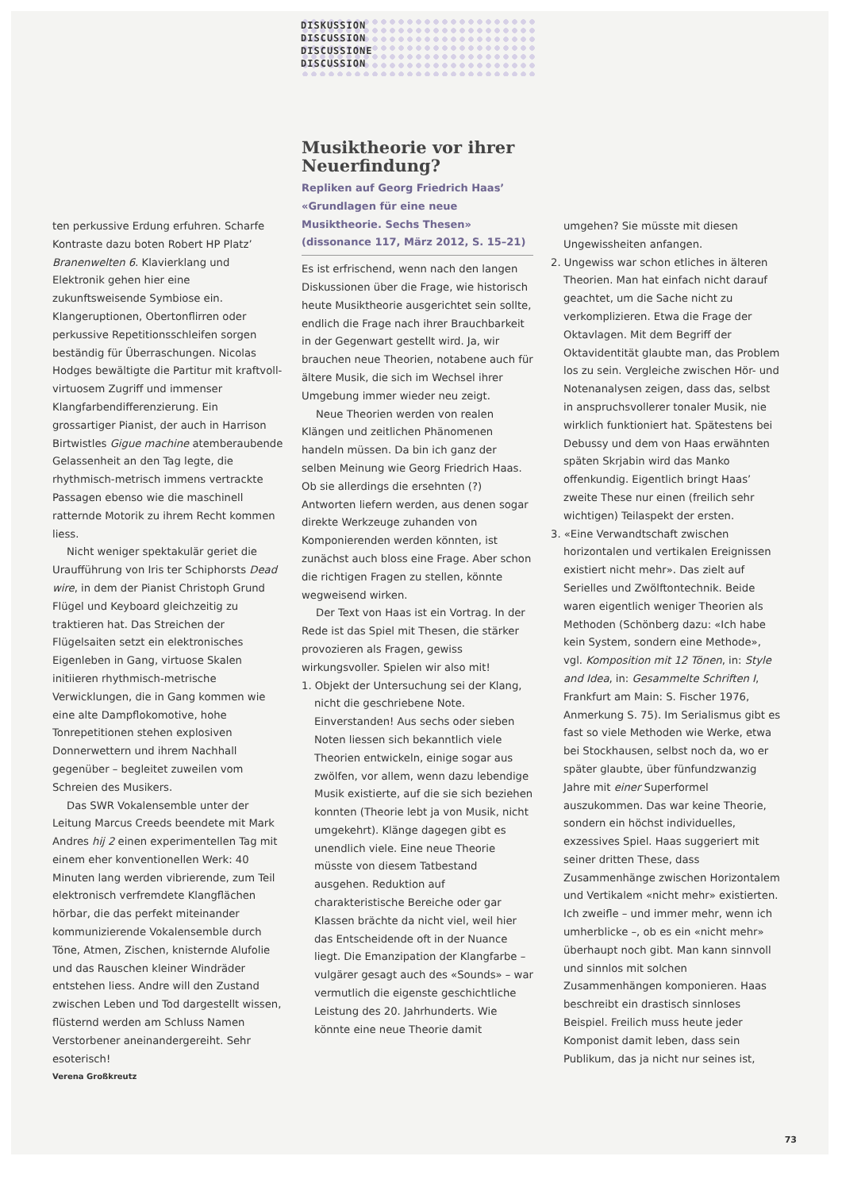DISKUSSION
DISCUSSION
DISCUSSIONE
DISCUSSION
ten perkussive Erdung erfuhren. Scharfe Kontraste dazu boten Robert HP Platz’ Branenwelten 6. Klavierklang und Elektronik gehen hier eine zukunftsweisende Symbiose ein. Klangeruptionen, Obertonflirren oder perkussive Repetitionsschleifen sorgen beständig für Überraschungen. Nicolas Hodges bewältigte die Partitur mit kraftvoll-virtuosem Zugriff und immenser Klangfarbendifferenzierung. Ein grossartiger Pianist, der auch in Harrison Birtwistles Gigue machine atemberaubende Gelassenheit an den Tag legte, die rhythmisch-metrisch immens vertrackte Passagen ebenso wie die maschinell ratternde Motorik zu ihrem Recht kommen liess.
Nicht weniger spektakulär geriet die Uraufführung von Iris ter Schiphorsts Dead wire, in dem der Pianist Christoph Grund Flügel und Keyboard gleichzeitig zu traktieren hat. Das Streichen der Flügelsaiten setzt ein elektronisches Eigenleben in Gang, virtuose Skalen initiieren rhythmisch-metrische Verwicklungen, die in Gang kommen wie eine alte Dampflokomotive, hohe Tonrepetitionen stehen explosiven Donnerwettern und ihrem Nachhall gegenüber – begleitet zuweilen vom Schreien des Musikers.
Das SWR Vokalensemble unter der Leitung Marcus Creeds beendete mit Mark Andres hij 2 einen experimentellen Tag mit einem eher konventionellen Werk: 40 Minuten lang werden vibrierende, zum Teil elektronisch verfremdete Klangflächen hörbar, die das perfekt miteinander kommunizierende Vokalensemble durch Töne, Atmen, Zischen, knisternde Alufolie und das Rauschen kleiner Windräder entstehen liess. Andre will den Zustand zwischen Leben und Tod dargestellt wissen, flüsternd werden am Schluss Namen Verstorbener aneinandergereiht. Sehr esoterisch!
Verena Großkreutz
Musiktheorie vor ihrer Neuerfindung?
Repliken auf Georg Friedrich Haas’ «Grundlagen für eine neue Musiktheorie. Sechs Thesen» (dissonance 117, März 2012, S. 15–21)
Es ist erfrischend, wenn nach den langen Diskussionen über die Frage, wie historisch heute Musiktheorie ausgerichtet sein sollte, endlich die Frage nach ihrer Brauchbarkeit in der Gegenwart gestellt wird. Ja, wir brauchen neue Theorien, notabene auch für ältere Musik, die sich im Wechsel ihrer Umgebung immer wieder neu zeigt.
Neue Theorien werden von realen Klängen und zeitlichen Phänomenen handeln müssen. Da bin ich ganz der selben Meinung wie Georg Friedrich Haas. Ob sie allerdings die ersehnten (?) Antworten liefern werden, aus denen sogar direkte Werkzeuge zuhanden von Komponierenden werden könnten, ist zunächst auch bloss eine Frage. Aber schon die richtigen Fragen zu stellen, könnte wegweisend wirken.
Der Text von Haas ist ein Vortrag. In der Rede ist das Spiel mit Thesen, die stärker provozieren als Fragen, gewiss wirkungsvoller. Spielen wir also mit!
1. Objekt der Untersuchung sei der Klang, nicht die geschriebene Note. Einverstanden! Aus sechs oder sieben Noten liessen sich bekanntlich viele Theorien entwickeln, einige sogar aus zwölfen, vor allem, wenn dazu lebendige Musik existierte, auf die sie sich beziehen konnten (Theorie lebt ja von Musik, nicht umgekehrt). Klänge dagegen gibt es unendlich viele. Eine neue Theorie müsste von diesem Tatbestand ausgehen. Reduktion auf charakteristische Bereiche oder gar Klassen brächte da nicht viel, weil hier das Entscheidende oft in der Nuance liegt. Die Emanzipation der Klangfarbe – vulgärer gesagt auch des «Sounds» – war vermutlich die eigenste geschichtliche Leistung des 20. Jahrhunderts. Wie könnte eine neue Theorie damit
umgehen? Sie müsste mit diesen Ungewissheiten anfangen.
2. Ungewiss war schon etliches in älteren Theorien. Man hat einfach nicht darauf geachtet, um die Sache nicht zu verkomplizieren. Etwa die Frage der Oktavlagen. Mit dem Begriff der Oktavidentität glaubte man, das Problem los zu sein. Vergleiche zwischen Hör- und Notenanalysen zeigen, dass das, selbst in anspruchsvollerer tonaler Musik, nie wirklich funktioniert hat. Spätestens bei Debussy und dem von Haas erwähnten späten Skrjabin wird das Manko offenkundig. Eigentlich bringt Haas’ zweite These nur einen (freilich sehr wichtigen) Teilaspekt der ersten.
3. «Eine Verwandtschaft zwischen horizontalen und vertikalen Ereignissen existiert nicht mehr». Das zielt auf Serielles und Zwölftontechnik. Beide waren eigentlich weniger Theorien als Methoden (Schönberg dazu: «Ich habe kein System, sondern eine Methode», vgl. Komposition mit 12 Tönen, in: Style and Idea, in: Gesammelte Schriften I, Frankfurt am Main: S. Fischer 1976, Anmerkung S. 75). Im Serialismus gibt es fast so viele Methoden wie Werke, etwa bei Stockhausen, selbst noch da, wo er später glaubte, über fünfundzwanzig Jahre mit einer Superformel auszukommen. Das war keine Theorie, sondern ein höchst individuelles, exzessives Spiel. Haas suggeriert mit seiner dritten These, dass Zusammenhänge zwischen Horizontalem und Vertikalem «nicht mehr» existierten. Ich zweifle – und immer mehr, wenn ich umherblicke –, ob es ein «nicht mehr» überhaupt noch gibt. Man kann sinnvoll und sinnlos mit solchen Zusammenhängen komponieren. Haas beschreibt ein drastisch sinnloses Beispiel. Freilich muss heute jeder Komponist damit leben, dass sein Publikum, das ja nicht nur seines ist,
73